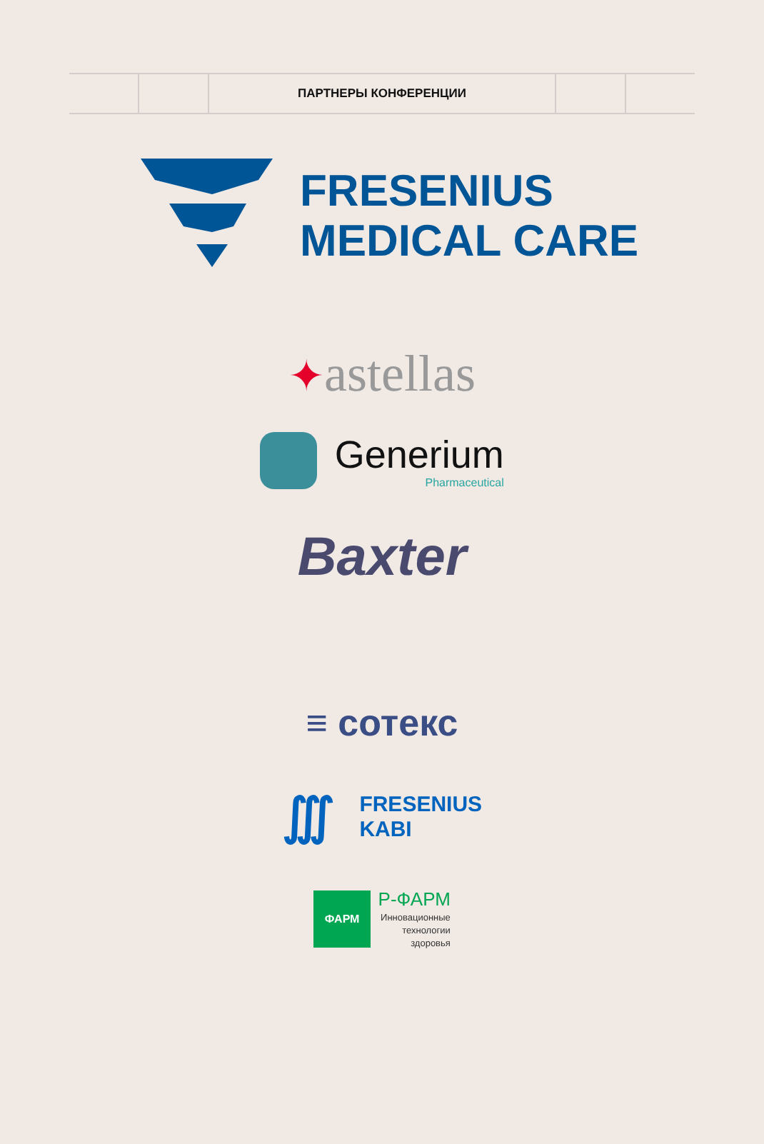ПАРТНЕРЫ КОНФЕРЕНЦИИ
FRESENIUS
MEDICAL CARE
✦astellas
Generium
Pharmaceutical
Baxter
≡ сотекс
∭ FRESENIUS
KABI
ФАРМ Р-ФАРМ
Инновационные
технологии
здоровья